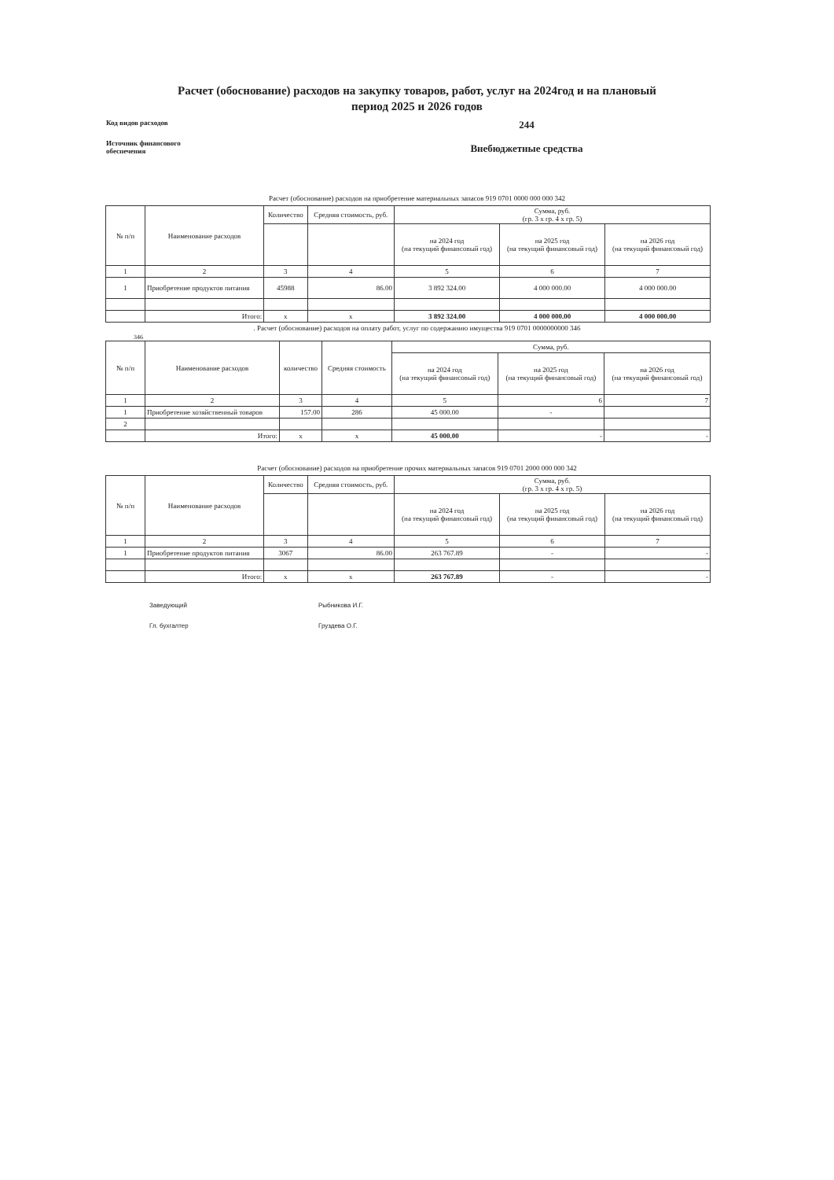Расчет (обоснование) расходов на закупку товаров, работ, услуг на 2024год и на плановый
период 2025 и 2026 годов
Код видов расходов
244
Источник финансового
обеспечения
Внебюджетные средства
Расчет (обоснование) расходов на приобретение материальных запасов 919 0701 0000 000 000 342
| № п/п | Наименование расходов | Количество | Средняя стоимость, руб. | Сумма, руб. (гр. 3 х гр. 4 х гр. 5) | | |
| --- | --- | --- | --- | --- | --- | --- |
| | | | | на 2024 год (на текущий финансовый год) | на 2025 год (на текущий финансовый год) | на 2026 год (на текущий финансовый год) |
| 1 | 2 | 3 | 4 | 5 | 6 | 7 |
| 1 | Приобретение продуктов питания | 45988 | 86.00 | 3 892 324.00 | 4 000 000.00 | 4 000 000.00 |
| | Итого: | x | x | 3 892 324.00 | 4 000 000.00 | 4 000 000.00 |
. Расчет (обоснование) расходов на оплату работ, услуг по содержанию имущества 919 0701 0000000000 346
346
| № п/п | Наименование расходов | количество | Средняя стоимость | Сумма, руб. | | |
| --- | --- | --- | --- | --- | --- | --- |
| | | | | на 2024 год (на текущий финансовый год) | на 2025 год (на текущий финансовый год) | на 2026 год (на текущий финансовый год) |
| 1 | 2 | 3 | 4 | 5 | 6 | 7 |
| 1 | Приобретение хозяйственный товаров | 157.00 | 286 | 45 000.00 | - | |
| 2 | | | | | | |
| | Итого: | x | x | 45 000.00 | - | - |
Расчет (обоснование) расходов на приобретение прочих материальных запасов 919 0701 2000 000 000 342
| № п/п | Наименование расходов | Количество | Средняя стоимость, руб. | Сумма, руб. (гр. 3 х гр. 4 х гр. 5) | | |
| --- | --- | --- | --- | --- | --- | --- |
| | | | | на 2024 год (на текущий финансовый год) | на 2025 год (на текущий финансовый год) | на 2026 год (на текущий финансовый год) |
| 1 | 2 | 3 | 4 | 5 | 6 | 7 |
| 1 | Приобретение продуктов питания | 3067 | 86.00 | 263 767.89 | - | - |
| | Итого: | x | x | 263 767.89 | - | - |
Заведующий Рыбникова И.Г.
Гл. бухгалтер Груздева О.Г.